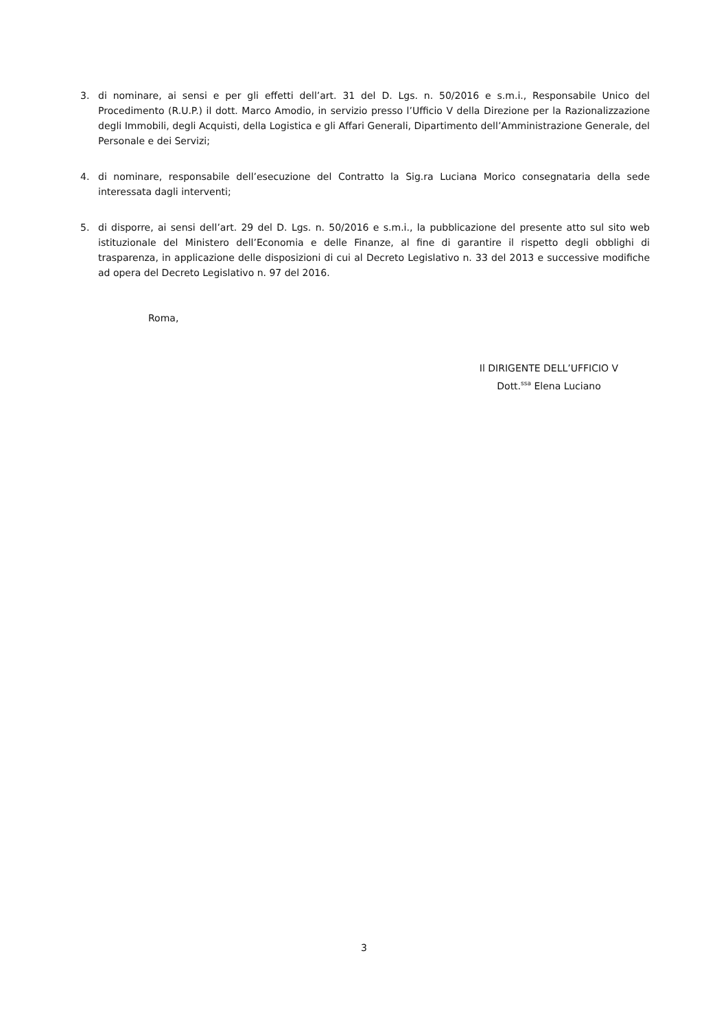3. di nominare, ai sensi e per gli effetti dell’art. 31 del D. Lgs. n. 50/2016 e s.m.i., Responsabile Unico del Procedimento (R.U.P.) il dott. Marco Amodio, in servizio presso l’Ufficio V della Direzione per la Razionalizzazione degli Immobili, degli Acquisti, della Logistica e gli Affari Generali, Dipartimento dell’Amministrazione Generale, del Personale e dei Servizi;
4. di nominare, responsabile dell’esecuzione del Contratto la Sig.ra Luciana Morico consegnataria della sede interessata dagli interventi;
5. di disporre, ai sensi dell’art. 29 del D. Lgs. n. 50/2016 e s.m.i., la pubblicazione del presente atto sul sito web istituzionale del Ministero dell’Economia e delle Finanze, al fine di garantire il rispetto degli obblighi di trasparenza, in applicazione delle disposizioni di cui al Decreto Legislativo n. 33 del 2013 e successive modifiche ad opera del Decreto Legislativo n. 97 del 2016.
Roma,
Il DIRIGENTE DELL’UFFICIO V
Dott.<sup>ssa</sup> Elena Luciano
3